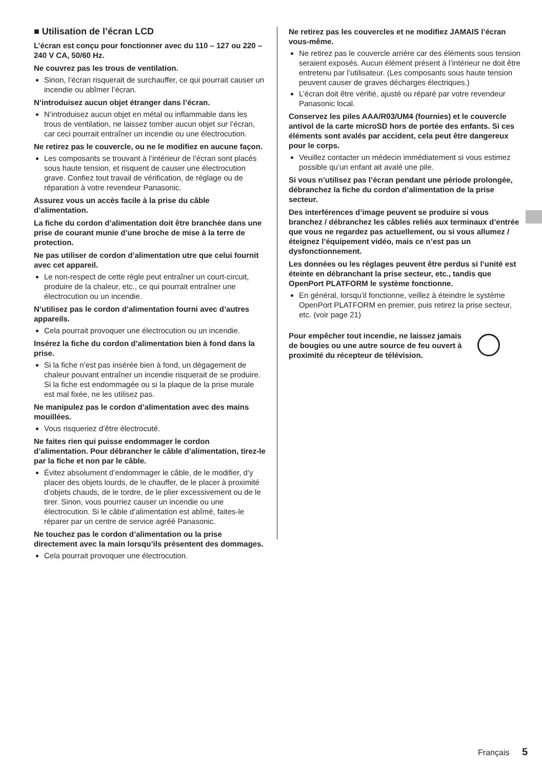■ Utilisation de l’écran LCD
L’écran est conçu pour fonctionner avec du 110 – 127 ou 220 – 240 V CA, 50/60 Hz.
Ne couvrez pas les trous de ventilation.
Sinon, l’écran risquerait de surchauffer, ce qui pourrait causer un incendie ou abîmer l’écran.
N’introduisez aucun objet étranger dans l’écran.
N’introduisez aucun objet en métal ou inflammable dans les trous de ventilation, ne laissez tomber aucun objet sur l’écran, car ceci pourrait entraîner un incendie ou une électrocution.
Ne retirez pas le couvercle, ou ne le modifiez en aucune façon.
Les composants se trouvant à l’intérieur de l’écran sont placés sous haute tension, et risquent de causer une électrocution grave. Confiez tout travail de vérification, de réglage ou de réparation à votre revendeur Panasonic.
Assurez vous un accès facile à la prise du câble d’alimentation.
La fiche du cordon d’alimentation doit être branchée dans une prise de courant munie d’une broche de mise à la terre de protection.
Ne pas utiliser de cordon d’alimentation utre que celui fournit avec cet appareil.
Le non-respect de cette règle peut entraîner un court-circuit, produire de la chaleur, etc., ce qui pourrait entraîner une électrocution ou un incendie.
N’utilisez pas le cordon d’alimentation fourni avec d’autres appareils.
Cela pourrait provoquer une électrocution ou un incendie.
Insérez la fiche du cordon d’alimentation bien à fond dans la prise.
Si la fiche n’est pas insérée bien à fond, un dégagement de chaleur pouvant entraîner un incendie risquerait de se produire. Si la fiche est endommagée ou si la plaque de la prise murale est mal fixée, ne les utilisez pas.
Ne manipulez pas le cordon d’alimentation avec des mains mouillées.
Vous risqueriez d’être électrocuté.
Ne faites rien qui puisse endommager le cordon d’alimentation. Pour débrancher le câble d’alimentation, tirez-le par la fiche et non par le câble.
Évitez absolument d’endommager le câble, de le modifier, d’y placer des objets lourds, de le chauffer, de le placer à proximité d’objets chauds, de le tordre, de le plier excessivement ou de le tirer. Sinon, vous pourriez causer un incendie ou une électrocution. Si le câble d’alimentation est abîmé, faites-le réparer par un centre de service agréé Panasonic.
Ne touchez pas le cordon d’alimentation ou la prise directement avec la main lorsqu’ils présentent des dommages.
Cela pourrait provoquer une électrocution.
Ne retirez pas les couvercles et ne modifiez JAMAIS l’écran vous-même.
Ne retirez pas le couvercle arrière car des éléments sous tension seraient exposés. Aucun élément présent à l’intérieur ne doit être entretenu par l’utilisateur. (Les composants sous haute tension peuvent causer de graves décharges électriques.)
L’écran doit être vérifié, ajusté ou réparé par votre revendeur Panasonic local.
Conservez les piles AAA/R03/UM4 (fournies) et le couvercle antivol de la carte microSD hors de portée des enfants. Si ces éléments sont avalés par accident, cela peut être dangereux pour le corps.
Veuillez contacter un médecin immédiatement si vous estimez possible qu’un enfant ait avalé une pile.
Si vous n’utilisez pas l’écran pendant une période prolongée, débranchez la fiche du cordon d’alimentation de la prise secteur.
Des interférences d’image peuvent se produire si vous branchez / débranchez les câbles reliés aux terminaux d’entrée que vous ne regardez pas actuellement, ou si vous allumez / éteignez l’équipement vidéo, mais ce n’est pas un dysfonctionnement.
Les données ou les réglages peuvent être perdus si l’unité est éteinte en débranchant la prise secteur, etc., tandis que OpenPort PLATFORM le système fonctionne.
En général, lorsqu’il fonctionne, veillez à éteindre le système OpenPort PLATFORM en premier, puis retirez la prise secteur, etc. (voir page 21)
Pour empêcher tout incendie, ne laissez jamais de bougies ou une autre source de feu ouvert à proximité du récepteur de télévision.
Français 5